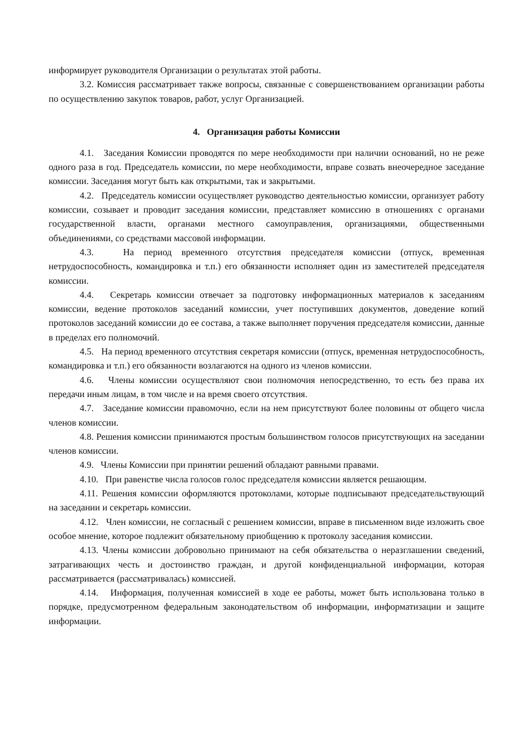информирует руководителя Организации о результатах этой работы.
3.2. Комиссия рассматривает также вопросы, связанные с совершенствованием организации работы по осуществлению закупок товаров, работ, услуг Организацией.
4. Организация работы Комиссии
4.1. Заседания Комиссии проводятся по мере необходимости при наличии оснований, но не реже одного раза в год. Председатель комиссии, по мере необходимости, вправе созвать внеочередное заседание комиссии. Заседания могут быть как открытыми, так и закрытыми.
4.2. Председатель комиссии осуществляет руководство деятельностью комиссии, организует работу комиссии, созывает и проводит заседания комиссии, представляет комиссию в отношениях с органами государственной власти, органами местного самоуправления, организациями, общественными объединениями, со средствами массовой информации.
4.3. На период временного отсутствия председателя комиссии (отпуск, временная нетрудоспособность, командировка и т.п.) его обязанности исполняет один из заместителей председателя комиссии.
4.4. Секретарь комиссии отвечает за подготовку информационных материалов к заседаниям комиссии, ведение протоколов заседаний комиссии, учет поступивших документов, доведение копий протоколов заседаний комиссии до ее состава, а также выполняет поручения председателя комиссии, данные в пределах его полномочий.
4.5. На период временного отсутствия секретаря комиссии (отпуск, временная нетрудоспособность, командировка и т.п.) его обязанности возлагаются на одного из членов комиссии.
4.6. Члены комиссии осуществляют свои полномочия непосредственно, то есть без права их передачи иным лицам, в том числе и на время своего отсутствия.
4.7. Заседание комиссии правомочно, если на нем присутствуют более половины от общего числа членов комиссии.
4.8. Решения комиссии принимаются простым большинством голосов присутствующих на заседании членов комиссии.
4.9. Члены Комиссии при принятии решений обладают равными правами.
4.10. При равенстве числа голосов голос председателя комиссии является решающим.
4.11. Решения комиссии оформляются протоколами, которые подписывают председательствующий на заседании и секретарь комиссии.
4.12. Член комиссии, не согласный с решением комиссии, вправе в письменном виде изложить свое особое мнение, которое подлежит обязательному приобщению к протоколу заседания комиссии.
4.13. Члены комиссии добровольно принимают на себя обязательства о неразглашении сведений, затрагивающих честь и достоинство граждан, и другой конфиденциальной информации, которая рассматривается (рассматривалась) комиссией.
4.14. Информация, полученная комиссией в ходе ее работы, может быть использована только в порядке, предусмотренном федеральным законодательством об информации, информатизации и защите информации.